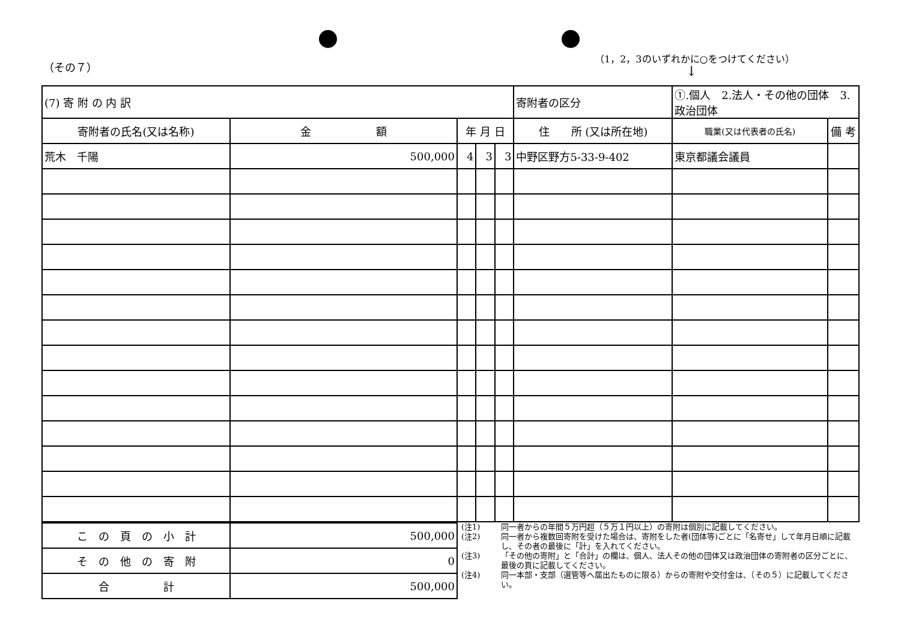（その７）
（1，2，3のいずれかに○をつけてください）
↓
| (7) 寄 附 の 内 訳 | | | | | 寄附者の区分 | ①.個人 2.法人・その他の団体 3.政治団体 | |
| 寄附者の氏名(又は名称) | 金 額 | 年 月 日 | | | 住 所 (又は所在地) | 職業(又は代表者の氏名) | 備 考 |
| 荒木 千陽 | 500,000 | 4 | 3 | 3 | 中野区野方5-33-9-402 | 東京都議会議員 | |
| こ の 頁 の 小 計 | 500,000 |
| そ の 他 の 寄 附 | 0 |
| 合 計 | 500,000 |
(注1) 同一者からの年間５万円超（５万１円以上）の寄附は個別に記載してください。
(注2) 同一者から複数回寄附を受けた場合は、寄附をした者(団体等)ごとに「名寄せ」して年月日順に記載し、その者の最後に「計」を入れてください。
(注3) 「その他の寄附」と「合計」の欄は、個人、法人その他の団体又は政治団体の寄附者の区分ごとに、最後の頁に記載してください。
(注4) 同一本部・支部（選管等へ届出たものに限る）からの寄附や交付金は、（その５）に記載してください。